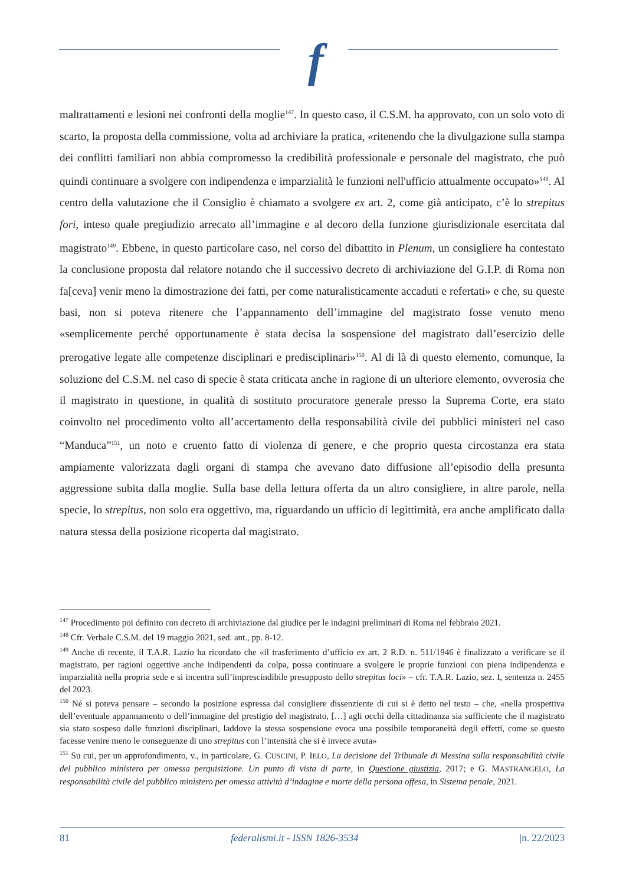f
maltrattamenti e lesioni nei confronti della moglie<sup>147</sup>. In questo caso, il C.S.M. ha approvato, con un solo voto di scarto, la proposta della commissione, volta ad archiviare la pratica, «ritenendo che la divulgazione sulla stampa dei conflitti familiari non abbia compromesso la credibilità professionale e personale del magistrato, che può quindi continuare a svolgere con indipendenza e imparzialità le funzioni nell'ufficio attualmente occupato»<sup>148</sup>. Al centro della valutazione che il Consiglio è chiamato a svolgere ex art. 2, come già anticipato, c’è lo strepitus fori, inteso quale pregiudizio arrecato all’immagine e al decoro della funzione giurisdizionale esercitata dal magistrato<sup>149</sup>. Ebbene, in questo particolare caso, nel corso del dibattito in Plenum, un consigliere ha contestato la conclusione proposta dal relatore notando che il successivo decreto di archiviazione del G.I.P. di Roma non fa[ceva] venir meno la dimostrazione dei fatti, per come naturalisticamente accaduti e refertati» e che, su queste basi, non si poteva ritenere che l’appannamento dell’immagine del magistrato fosse venuto meno «semplicemente perché opportunamente è stata decisa la sospensione del magistrato dall’esercizio delle prerogative legate alle competenze disciplinari e predisciplinari»<sup>150</sup>. Al di là di questo elemento, comunque, la soluzione del C.S.M. nel caso di specie è stata criticata anche in ragione di un ulteriore elemento, ovverosia che il magistrato in questione, in qualità di sostituto procuratore generale presso la Suprema Corte, era stato coinvolto nel procedimento volto all’accertamento della responsabilità civile dei pubblici ministeri nel caso “Manduca”<sup>151</sup>, un noto e cruento fatto di violenza di genere, e che proprio questa circostanza era stata ampiamente valorizzata dagli organi di stampa che avevano dato diffusione all’episodio della presunta aggressione subita dalla moglie. Sulla base della lettura offerta da un altro consigliere, in altre parole, nella specie, lo strepitus, non solo era oggettivo, ma, riguardando un ufficio di legittimità, era anche amplificato dalla natura stessa della posizione ricoperta dal magistrato.
<sup>147</sup> Procedimento poi definito con decreto di archiviazione dal giudice per le indagini preliminari di Roma nel febbraio 2021.
<sup>148</sup> Cfr. Verbale C.S.M. del 19 maggio 2021, sed. ant., pp. 8-12.
<sup>149</sup> Anche di recente, il T.A.R. Lazio ha ricordato che «il trasferimento d’ufficio ex art. 2 R.D. n. 511/1946 è finalizzato a verificare se il magistrato, per ragioni oggettive anche indipendenti da colpa, possa continuare a svolgere le proprie funzioni con piena indipendenza e imparzialità nella propria sede e si incentra sull’imprescindibile presupposto dello strepitus loci» – cfr. T.A.R. Lazio, sez. I, sentenza n. 2455 del 2023.
<sup>150</sup> Né si poteva pensare – secondo la posizione espressa dal consigliere dissenziente di cui si è detto nel testo – che, «nella prospettiva dell’eventuale appannamento o dell’immagine del prestigio del magistrato, […] agli occhi della cittadinanza sia sufficiente che il magistrato sia stato sospeso dalle funzioni disciplinari, laddove la stessa sospensione evoca una possibile temporaneità degli effetti, come se questo facesse venire meno le conseguenze di uno strepitus con l’intensità che si è invece avuta»
<sup>151</sup> Su cui, per un approfondimento, v., in particolare, G. CUSCINI, P. IELO, La decisione del Tribunale di Messina sulla responsabilità civile del pubblico ministero per omessa perquisizione. Un punto di vista di parte, in Questione giustizia, 2017; e G. MASTRANGELO, La responsabilità civile del pubblico ministero per omessa attività d’indagine e morte della persona offesa, in Sistema penale, 2021.
81 federalismi.it - ISSN 1826-3534 |n. 22/2023